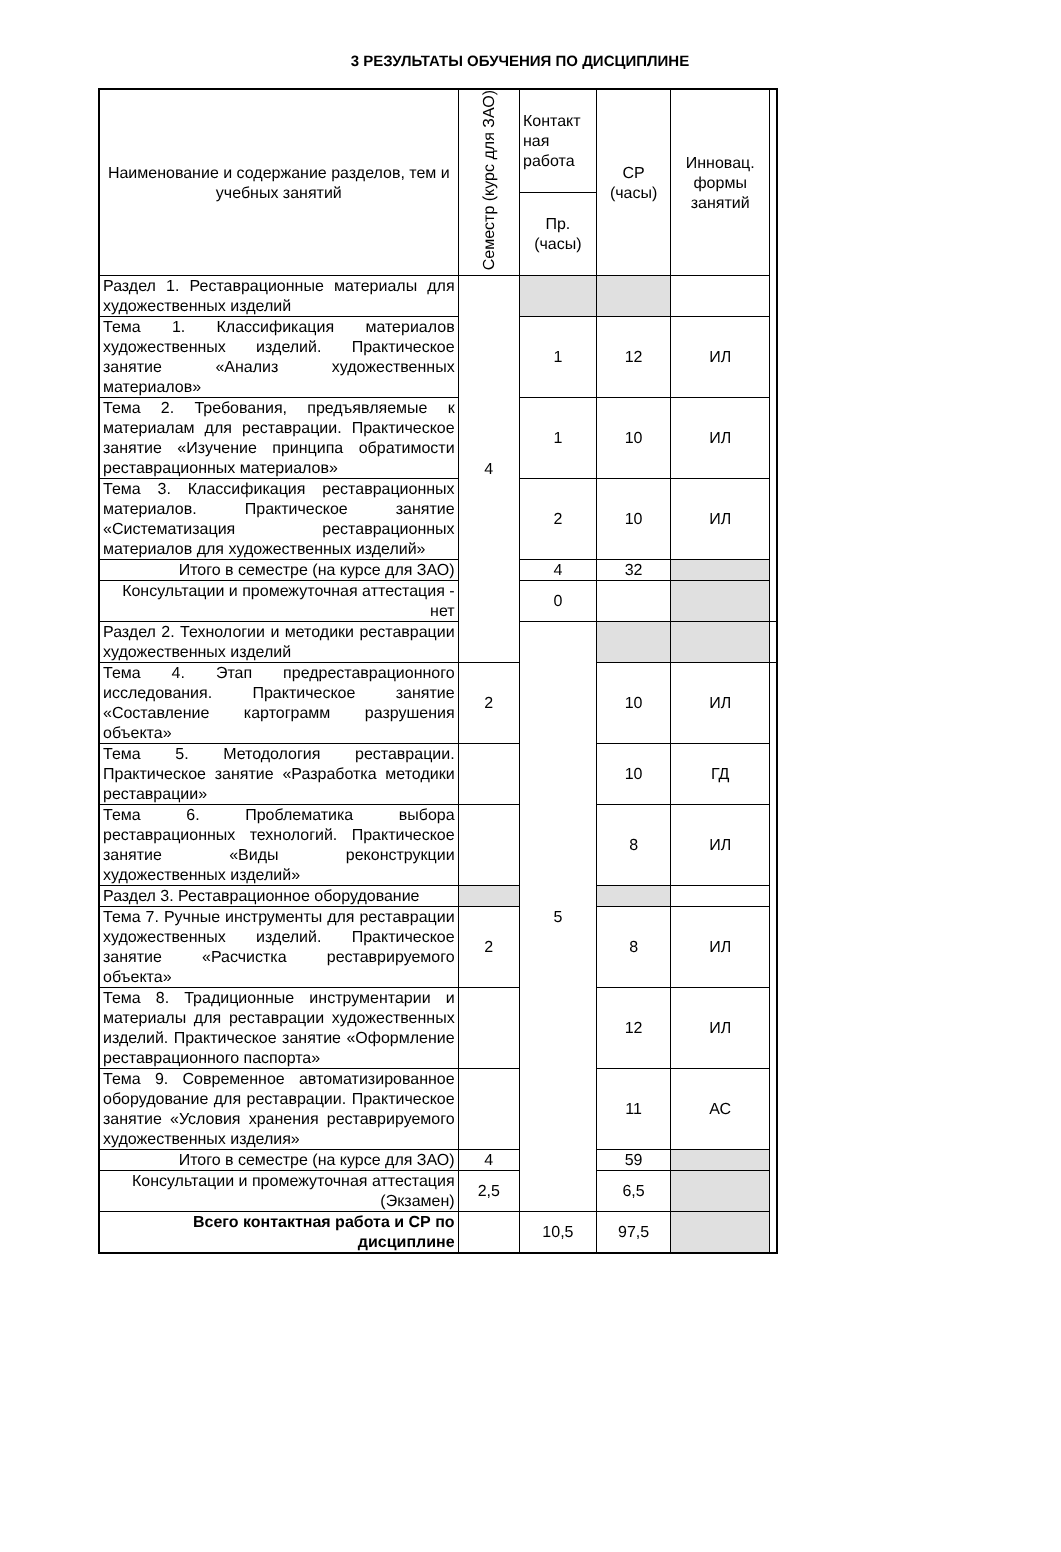3 РЕЗУЛЬТАТЫ ОБУЧЕНИЯ ПО ДИСЦИПЛИНЕ
| Наименование и содержание разделов, тем и учебных занятий | Семестр (курс для ЗАО) | Контакт ная работа | СР (часы) | Инновац. формы занятий | |
| --- | --- | --- | --- | --- | --- |
| | | Пр. (часы) | | | |
| Раздел 1. Реставрационные материалы для художественных изделий | 4 | | | | |
| Тема 1. Классификация материалов художественных изделий. Практическое занятие «Анализ художественных материалов» | | 1 | 12 | ИЛ | |
| Тема 2. Требования, предъявляемые к материалам для реставрации. Практическое занятие «Изучение принципа обратимости реставрационных материалов» | | 1 | 10 | ИЛ | |
| Тема 3. Классификация реставрационных материалов. Практическое занятие «Систематизация реставрационных материалов для художественных изделий» | | 2 | 10 | ИЛ | |
| Итого в семестре (на курсе для ЗАО) | | 4 | 32 | | |
| Консультации и промежуточная аттестация - нет | | 0 | | | |
| Раздел 2. Технологии и методики реставрации художественных изделий | | 5 | | | |
| Тема 4. Этап предреставрационного исследования. Практическое занятие «Составление картограмм разрушения объекта» | 2 | | 10 | ИЛ | |
| Тема 5. Методология реставрации. Практическое занятие «Разработка методики реставрации» | | | 10 | ГД | |
| Тема 6. Проблематика выбора реставрационных технологий. Практическое занятие «Виды реконструкции художественных изделий» | | | 8 | ИЛ | |
| Раздел 3. Реставрационное оборудование | | | | | |
| Тема 7. Ручные инструменты для реставрации художественных изделий. Практическое занятие «Расчистка реставрируемого объекта» | 2 | | 8 | ИЛ | |
| Тема 8. Традиционные инструментарии и материалы для реставрации художественных изделий. Практическое занятие «Оформление реставрационного паспорта» | | | 12 | ИЛ | |
| Тема 9. Современное автоматизированное оборудование для реставрации. Практическое занятие «Условия хранения реставрируемого художественных изделия» | | | 11 | АС | |
| Итого в семестре (на курсе для ЗАО) | 4 | | 59 | | |
| Консультации и промежуточная аттестация (Экзамен) | 2,5 | | 6,5 | | |
| Всего контактная работа и СР по дисциплине | | 10,5 | 97,5 | | |